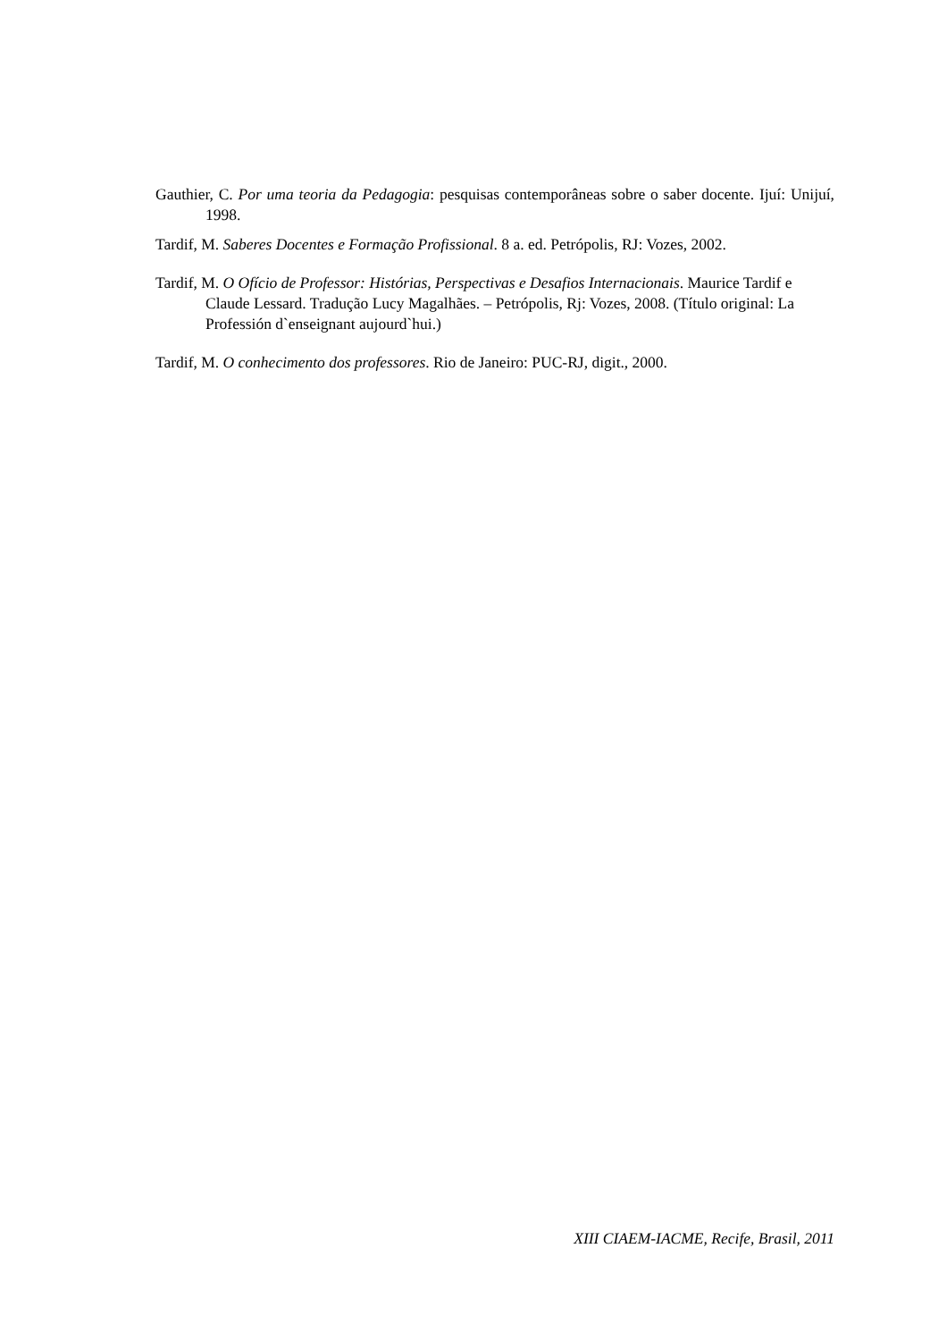Gauthier, C. Por uma teoria da Pedagogia: pesquisas contemporâneas sobre o saber docente. Ijuí: Unijuí, 1998.
Tardif, M. Saberes Docentes e Formação Profissional. 8 a. ed. Petrópolis, RJ: Vozes, 2002.
Tardif, M. O Ofício de Professor: Histórias, Perspectivas e Desafios Internacionais. Maurice Tardif e Claude Lessard. Tradução Lucy Magalhães. – Petrópolis, Rj: Vozes, 2008. (Título original: La Professión d`enseignant aujourd`hui.)
Tardif, M. O conhecimento dos professores. Rio de Janeiro: PUC-RJ, digit., 2000.
XIII CIAEM-IACME, Recife, Brasil, 2011